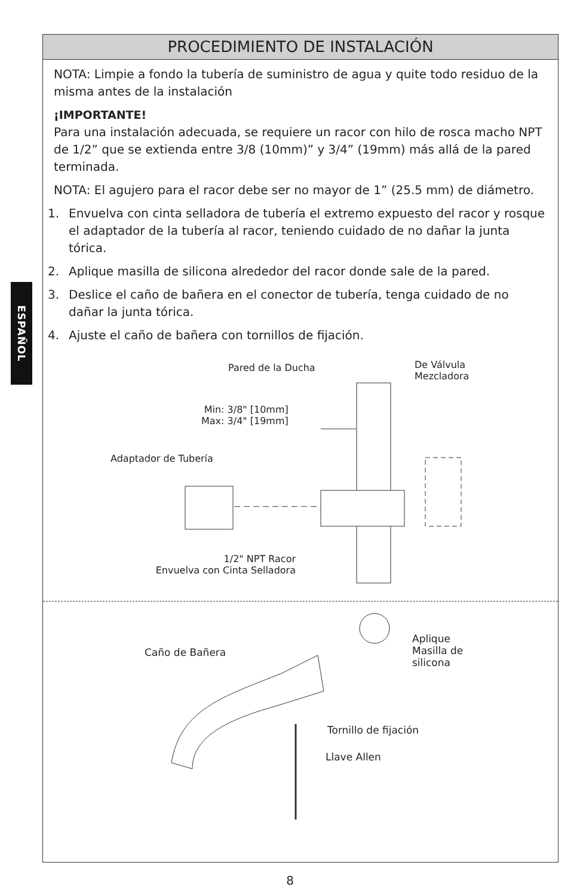ESPAÑOL
PROCEDIMIENTO DE INSTALACIÓN
NOTA: Limpie a fondo la tubería de suministro de agua y quite todo residuo de la misma antes de la instalación
¡IMPORTANTE!
Para una instalación adecuada, se requiere un racor con hilo de rosca macho NPT de 1/2” que se extienda entre 3/8 (10mm)” y 3/4” (19mm) más allá de la pared terminada.
NOTA: El agujero para el racor debe ser no mayor de 1” (25.5 mm) de diámetro.
1. Envuelva con cinta selladora de tubería el extremo expuesto del racor y rosque el adaptador de la tubería al racor, teniendo cuidado de no dañar la junta tórica.
2. Aplique masilla de silicona alrededor del racor donde sale de la pared.
3. Deslice el caño de bañera en el conector de tubería, tenga cuidado de no dañar la junta tórica.
4. Ajuste el caño de bañera con tornillos de fijación.
Pared de la Ducha
De Válvula
Mezcladora
Min: 3/8" [10mm]
Max: 3/4" [19mm]
Adaptador de Tubería
1/2" NPT Racor
Envuelva con Cinta Selladora
Caño de Bañera
Aplique
Masilla de
silicona
Tornillo de fijación
Llave Allen
8